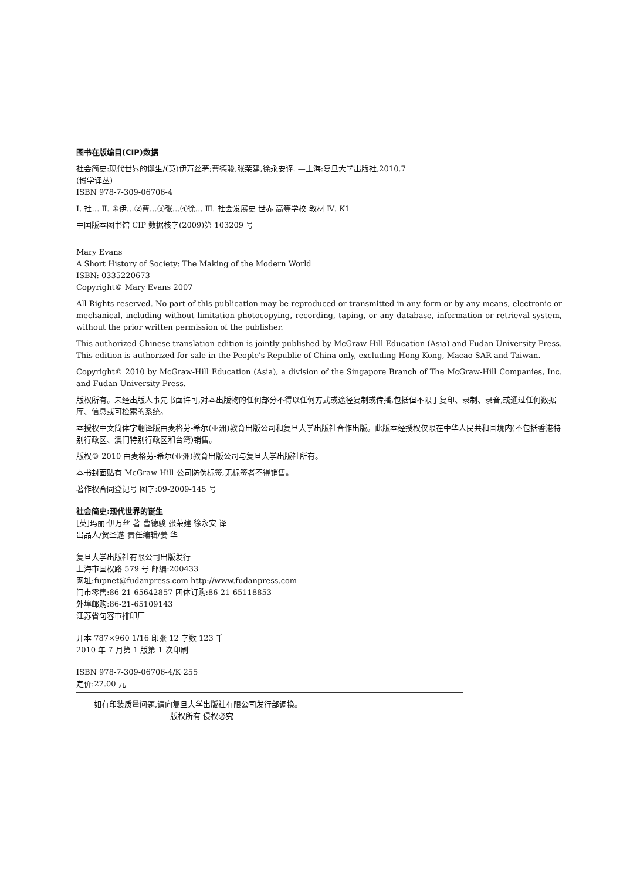图书在版编目(CIP)数据
社会简史:现代世界的诞生/(英)伊万丝著;曹德骏,张荣建,徐永安译. —上海:复旦大学出版社,2010.7
(博学译丛)
ISBN 978-7-309-06706-4
Ⅰ. 社… Ⅱ. ①伊…②曹…③张…④徐… Ⅲ. 社会发展史-世界-高等学校-教材 Ⅳ. K1
中国版本图书馆 CIP 数据核字(2009)第 103209 号
Mary Evans
A Short History of Society: The Making of the Modern World
ISBN: 0335220673
Copyright© Mary Evans 2007
All Rights reserved. No part of this publication may be reproduced or transmitted in any form or by any means, electronic or mechanical, including without limitation photocopying, recording, taping, or any database, information or retrieval system, without the prior written permission of the publisher.
This authorized Chinese translation edition is jointly published by McGraw-Hill Education (Asia) and Fudan University Press. This edition is authorized for sale in the People's Republic of China only, excluding Hong Kong, Macao SAR and Taiwan.
Copyright© 2010 by McGraw-Hill Education (Asia), a division of the Singapore Branch of The McGraw-Hill Companies, Inc. and Fudan University Press.
版权所有。未经出版人事先书面许可,对本出版物的任何部分不得以任何方式或途径复制或传播,包括但不限于复印、录制、录音,或通过任何数据库、信息或可检索的系统。
本授权中文简体字翻译版由麦格劳-希尔(亚洲)教育出版公司和复旦大学出版社合作出版。此版本经授权仅限在中华人民共和国境内(不包括香港特别行政区、澳门特别行政区和台湾)销售。
版权© 2010 由麦格劳-希尔(亚洲)教育出版公司与复旦大学出版社所有。
本书封面贴有 McGraw-Hill 公司防伪标签,无标签者不得销售。
著作权合同登记号 图字:09-2009-145 号
社会简史:现代世界的诞生
[英]玛丽·伊万丝 著 曹德骏 张荣建 徐永安 译
出品人/贺圣遂 责任编辑/姜 华
复旦大学出版社有限公司出版发行
上海市国权路 579 号 邮编:200433
网址:fupnet@fudanpress.com http://www.fudanpress.com
门市零售:86-21-65642857 团体订购:86-21-65118853
外埠邮购:86-21-65109143
江苏省句容市排印厂
开本 787×960 1/16 印张 12 字数 123 千
2010 年 7 月第 1 版第 1 次印刷
ISBN 978-7-309-06706-4/K·255
定价:22.00 元
如有印装质量问题,请向复旦大学出版社有限公司发行部调换。
版权所有 侵权必究